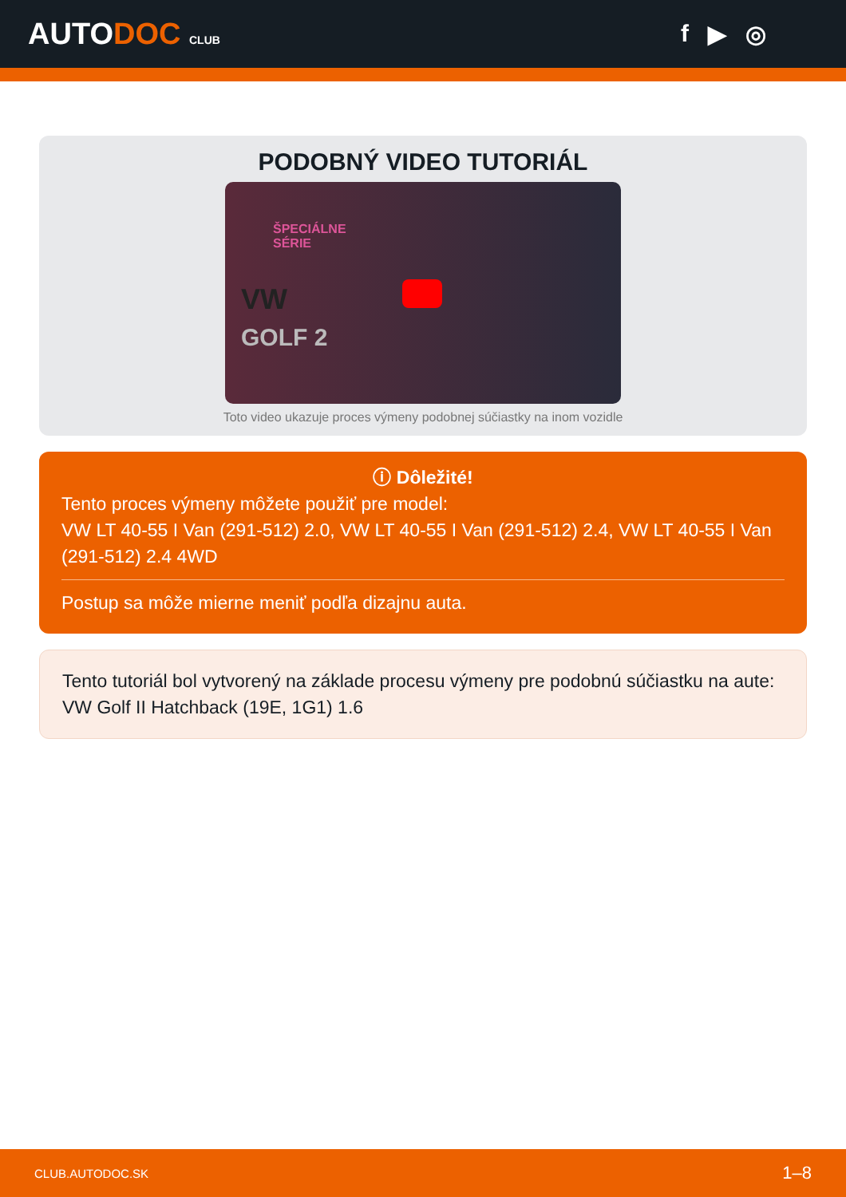AUTODOC CLUB
f ▶ ◎
PODOBNÝ VIDEO TUTORIÁL
ŠPECIÁLNE
SÉRIE
VW
GOLF 2
Toto video ukazuje proces výmeny podobnej súčiastky na inom vozidle
ⓘ Dôležité!
Tento proces výmeny môžete použiť pre model:
VW LT 40-55 I Van (291-512) 2.0, VW LT 40-55 I Van (291-512) 2.4, VW LT 40-55 I Van (291-512) 2.4 4WD
Postup sa môže mierne meniť podľa dizajnu auta.
Tento tutoriál bol vytvorený na základe procesu výmeny pre podobnú súčiastku na aute: VW Golf II Hatchback (19E, 1G1) 1.6
CLUB.AUTODOC.SK 1–8